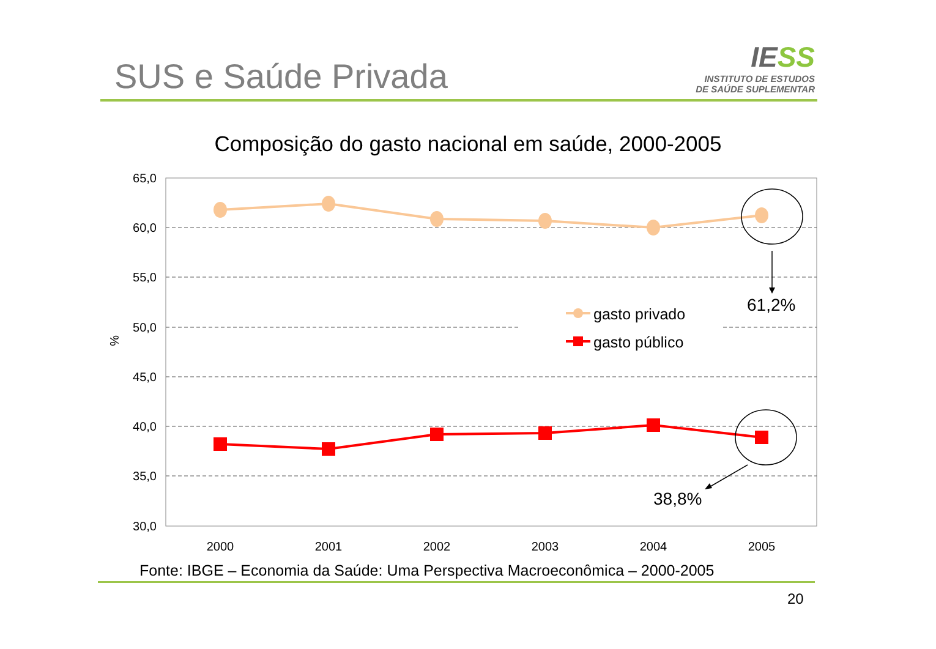SUS e Saúde Privada
IESS
INSTITUTO DE ESTUDOS
DE SAÚDE SUPLEMENTAR
Composição do gasto nacional em saúde, 2000-2005
65,0
60,0
55,0
50,0
45,0
40,0
35,0
30,0
%
2000
2001
2002
2003
2004
2005
gasto privado
gasto público
61,2%
38,8%
Fonte: IBGE – Economia da Saúde: Uma Perspectiva Macroeconômica – 2000-2005
20